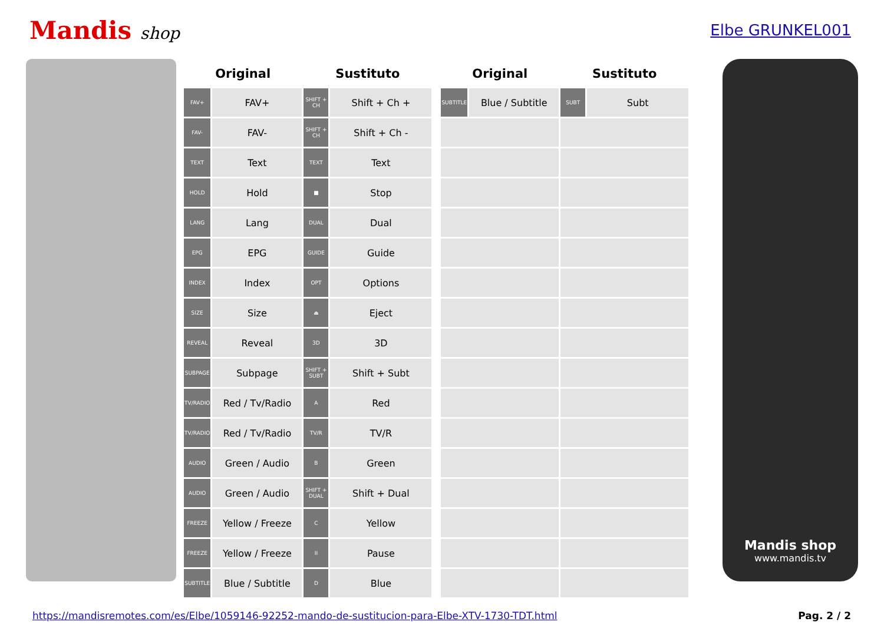Mandis shop Elbe GRUNKEL001
| Original | | Sustituto | |
| --- | --- | --- | --- |
| FAV+ | FAV+ | SHIFT + CH | Shift + Ch + |
| FAV- | FAV- | SHIFT + CH | Shift + Ch - |
| TEXT | Text | TEXT | Text |
| HOLD | Hold | ■ | Stop |
| LANG | Lang | DUAL | Dual |
| EPG | EPG | GUIDE | Guide |
| INDEX | Index | OPT | Options |
| SIZE | Size | ⏏ | Eject |
| REVEAL | Reveal | 3D | 3D |
| SUBPAGE | Subpage | SHIFT + SUBT | Shift + Subt |
| TV/RADIO | Red / Tv/Radio | A | Red |
| TV/RADIO | Red / Tv/Radio | TV/R | TV/R |
| AUDIO | Green / Audio | B | Green |
| AUDIO | Green / Audio | SHIFT + DUAL | Shift + Dual |
| FREEZE | Yellow / Freeze | C | Yellow |
| FREEZE | Yellow / Freeze | II | Pause |
| SUBTITLE | Blue / Subtitle | D | Blue |
| Original | | Sustituto | |
| --- | --- | --- | --- |
| SUBTITLE | Blue / Subtitle | SUBT | Subt |
Mandis shop
www.mandis.tv
https://mandisremotes.com/es/Elbe/1059146-92252-mando-de-sustitucion-para-Elbe-XTV-1730-TDT.html Pag. 2 / 2